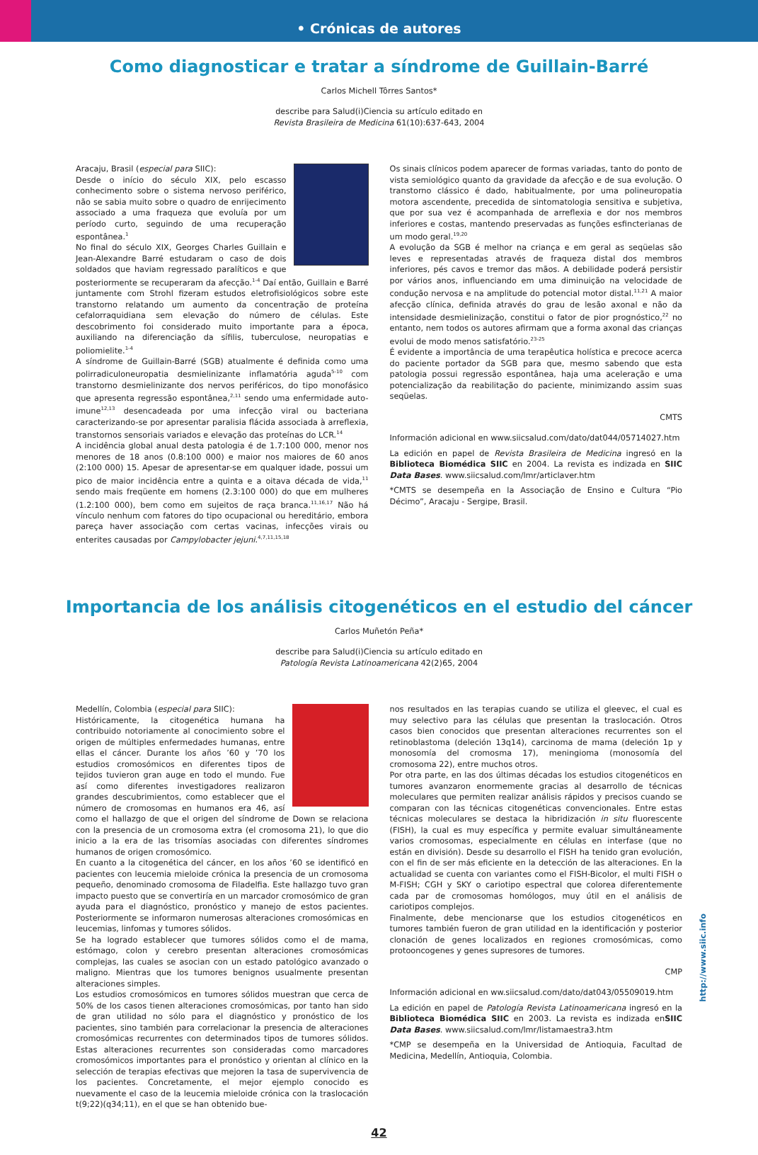• Crónicas de autores
Como diagnosticar e tratar a síndrome de Guillain-Barré
Carlos Michell Tôrres Santos*
describe para Salud(i)Ciencia su artículo editado en
Revista Brasileira de Medicina 61(10):637-643, 2004
Aracaju, Brasil (especial para SIIC):
Desde o início do século XIX, pelo escasso conhecimento sobre o sistema nervoso periférico, não se sabia muito sobre o quadro de enrijecimento associado a uma fraqueza que evoluía por um período curto, seguindo de uma recuperação espontânea.<sup>1</sup>
No final do século XIX, Georges Charles Guillain e Jean-Alexandre Barré estudaram o caso de dois soldados que haviam regressado paralíticos e que posteriormente se recuperaram da afecção.<sup>1-4</sup> Daí então, Guillain e Barré juntamente com Strohl fizeram estudos eletrofisiológicos sobre este transtorno relatando um aumento da concentração de proteína cefalorraquidiana sem elevação do número de células. Este descobrimento foi considerado muito importante para a época, auxiliando na diferenciação da sífilis, tuberculose, neuropatias e poliomielite.<sup>1-4</sup>
A síndrome de Guillain-Barré (SGB) atualmente é definida como uma polirradiculoneuropatia desmielinizante inflamatória aguda<sup>5-10</sup> com transtorno desmielinizante dos nervos periféricos, do tipo monofásico que apresenta regressão espontânea,<sup>2,11</sup> sendo uma enfermidade auto-imune<sup>12,13</sup> desencadeada por uma infecção viral ou bacteriana caracterizando-se por apresentar paralisia flácida associada à arreflexia, transtornos sensoriais variados e elevação das proteínas do LCR.<sup>14</sup>
A incidência global anual desta patologia é de 1.7:100 000, menor nos menores de 18 anos (0.8:100 000) e maior nos maiores de 60 anos (2:100 000) 15. Apesar de apresentar-se em qualquer idade, possui um pico de maior incidência entre a quinta e a oitava década de vida,<sup>11</sup> sendo mais freqüente em homens (2.3:100 000) do que em mulheres (1.2:100 000), bem como em sujeitos de raça branca.<sup>11,16,17</sup> Não há vínculo nenhum com fatores do tipo ocupacional ou hereditário, embora pareça haver associação com certas vacinas, infecções virais ou enterites causadas por Campylobacter jejuni.<sup>4,7,11,15,18</sup>
Os sinais clínicos podem aparecer de formas variadas, tanto do ponto de vista semiológico quanto da gravidade da afecção e de sua evolução. O transtorno clássico é dado, habitualmente, por uma polineuropatia motora ascendente, precedida de sintomatologia sensitiva e subjetiva, que por sua vez é acompanhada de arreflexia e dor nos membros inferiores e costas, mantendo preservadas as funções esfincterianas de um modo geral.<sup>19,20</sup>
A evolução da SGB é melhor na criança e em geral as seqüelas são leves e representadas através de fraqueza distal dos membros inferiores, pés cavos e tremor das mãos. A debilidade poderá persistir por vários anos, influenciando em uma diminuição na velocidade de condução nervosa e na amplitude do potencial motor distal.<sup>11,21</sup> A maior afecção clínica, definida através do grau de lesão axonal e não da intensidade desmielinização, constitui o fator de pior prognóstico,<sup>22</sup> no entanto, nem todos os autores afirmam que a forma axonal das crianças evolui de modo menos satisfatório.<sup>23-25</sup>
É evidente a importância de uma terapêutica holística e precoce acerca do paciente portador da SGB para que, mesmo sabendo que esta patologia possui regressão espontânea, haja uma aceleração e uma potencialização da reabilitação do paciente, minimizando assim suas seqüelas.
CMTS
Información adicional en www.siicsalud.com/dato/dat044/05714027.htm
La edición en papel de Revista Brasileira de Medicina ingresó en la Biblioteca Biomédica SIIC en 2004. La revista es indizada en SIIC Data Bases. www.siicsalud.com/lmr/articlaver.htm
*CMTS se desempeña en la Associação de Ensino e Cultura “Pio Décimo”, Aracaju - Sergipe, Brasil.
Importancia de los análisis citogenéticos en el estudio del cáncer
Carlos Muñetón Peña*
describe para Salud(i)Ciencia su artículo editado en
Patología Revista Latinoamericana 42(2)65, 2004
Medellín, Colombia (especial para SIIC):
Históricamente, la citogenética humana ha contribuido notoriamente al conocimiento sobre el origen de múltiples enfermedades humanas, entre ellas el cáncer. Durante los años ’60 y ’70 los estudios cromosómicos en diferentes tipos de tejidos tuvieron gran auge en todo el mundo. Fue así como diferentes investigadores realizaron grandes descubrimientos, como establecer que el número de cromosomas en humanos era 46, así como el hallazgo de que el origen del síndrome de Down se relaciona con la presencia de un cromosoma extra (el cromosoma 21), lo que dio inicio a la era de las trisomías asociadas con diferentes síndromes humanos de origen cromosómico.
En cuanto a la citogenética del cáncer, en los años ’60 se identificó en pacientes con leucemia mieloide crónica la presencia de un cromosoma pequeño, denominado cromosoma de Filadelfia. Este hallazgo tuvo gran impacto puesto que se convertiría en un marcador cromosómico de gran ayuda para el diagnóstico, pronóstico y manejo de estos pacientes. Posteriormente se informaron numerosas alteraciones cromosómicas en leucemias, linfomas y tumores sólidos.
Se ha logrado establecer que tumores sólidos como el de mama, estómago, colon y cerebro presentan alteraciones cromosómicas complejas, las cuales se asocian con un estado patológico avanzado o maligno. Mientras que los tumores benignos usualmente presentan alteraciones simples.
Los estudios cromosómicos en tumores sólidos muestran que cerca de 50% de los casos tienen alteraciones cromosómicas, por tanto han sido de gran utilidad no sólo para el diagnóstico y pronóstico de los pacientes, sino también para correlacionar la presencia de alteraciones cromosómicas recurrentes con determinados tipos de tumores sólidos. Estas alteraciones recurrentes son consideradas como marcadores cromosómicos importantes para el pronóstico y orientan al clínico en la selección de terapias efectivas que mejoren la tasa de supervivencia de los pacientes. Concretamente, el mejor ejemplo conocido es nuevamente el caso de la leucemia mieloide crónica con la traslocación t(9;22)(q34;11), en el que se han obtenido bue-
nos resultados en las terapias cuando se utiliza el gleevec, el cual es muy selectivo para las células que presentan la traslocación. Otros casos bien conocidos que presentan alteraciones recurrentes son el retinoblastoma (deleción 13q14), carcinoma de mama (deleción 1p y monosomía del cromosma 17), meningioma (monosomía del cromosoma 22), entre muchos otros.
Por otra parte, en las dos últimas décadas los estudios citogenéticos en tumores avanzaron enormemente gracias al desarrollo de técnicas moleculares que permiten realizar análisis rápidos y precisos cuando se comparan con las técnicas citogenéticas convencionales. Entre estas técnicas moleculares se destaca la hibridización in situ fluorescente (FISH), la cual es muy específica y permite evaluar simultáneamente varios cromosomas, especialmente en células en interfase (que no están en división). Desde su desarrollo el FISH ha tenido gran evolución, con el fin de ser más eficiente en la detección de las alteraciones. En la actualidad se cuenta con variantes como el FISH-Bicolor, el multi FISH o M-FISH; CGH y SKY o cariotipo espectral que colorea diferentemente cada par de cromosomas homólogos, muy útil en el análisis de cariotipos complejos.
Finalmente, debe mencionarse que los estudios citogenéticos en tumores también fueron de gran utilidad en la identificación y posterior clonación de genes localizados en regiones cromosómicas, como protooncogenes y genes supresores de tumores.
CMP
Información adicional en ww.siicsalud.com/dato/dat043/05509019.htm
La edición en papel de Patología Revista Latinoamericana ingresó en la Biblioteca Biomédica SIIC en 2003. La revista es indizada enSIIC Data Bases. www.siicsalud.com/lmr/listamaestra3.htm
*CMP se desempeña en la Universidad de Antioquia, Facultad de Medicina, Medellín, Antioquia, Colombia.
42
http://www.siic.info